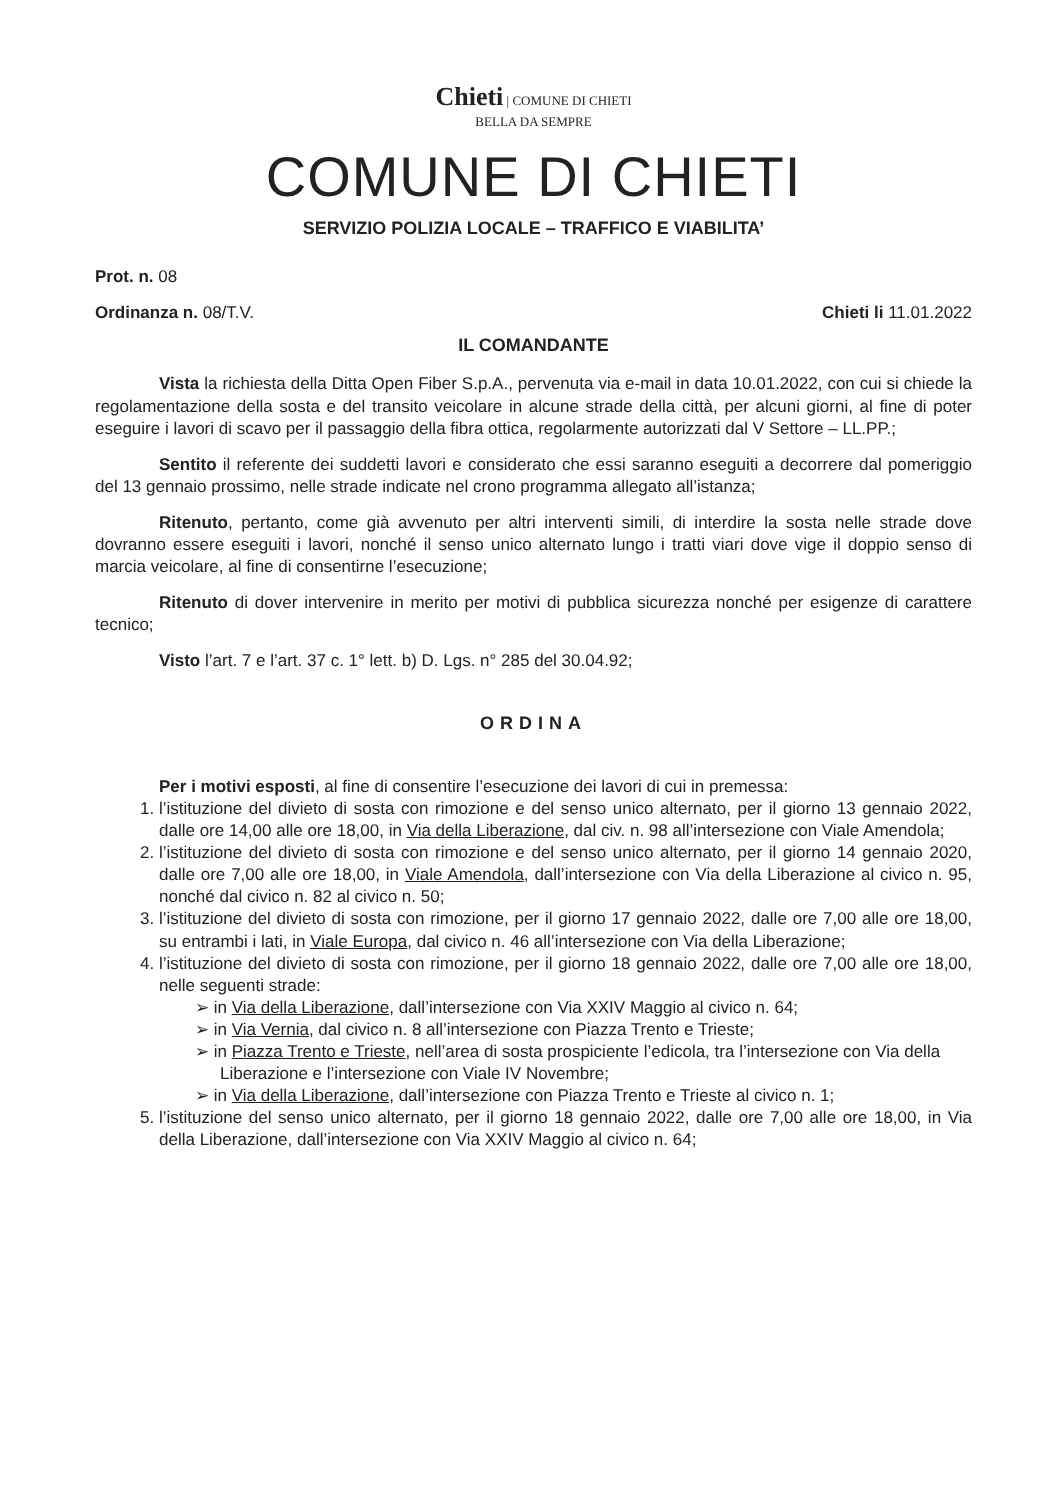Chieti | COMUNE DI CHIETI
BELLA DA SEMPRE
COMUNE DI CHIETI
SERVIZIO POLIZIA LOCALE – TRAFFICO E VIABILITA’
Prot. n. 08
Ordinanza n. 08/T.V. Chieti li 11.01.2022
IL COMANDANTE
Vista la richiesta della Ditta Open Fiber S.p.A., pervenuta via e-mail in data 10.01.2022, con cui si chiede la regolamentazione della sosta e del transito veicolare in alcune strade della città, per alcuni giorni, al fine di poter eseguire i lavori di scavo per il passaggio della fibra ottica, regolarmente autorizzati dal V Settore – LL.PP.;
Sentito il referente dei suddetti lavori e considerato che essi saranno eseguiti a decorrere dal pomeriggio del 13 gennaio prossimo, nelle strade indicate nel crono programma allegato all’istanza;
Ritenuto, pertanto, come già avvenuto per altri interventi simili, di interdire la sosta nelle strade dove dovranno essere eseguiti i lavori, nonché il senso unico alternato lungo i tratti viari dove vige il doppio senso di marcia veicolare, al fine di consentirne l’esecuzione;
Ritenuto di dover intervenire in merito per motivi di pubblica sicurezza nonché per esigenze di carattere tecnico;
Visto l’art. 7 e l’art. 37 c. 1° lett. b) D. Lgs. n° 285 del 30.04.92;
ORDINA
Per i motivi esposti, al fine di consentire l’esecuzione dei lavori di cui in premessa:
1. l’istituzione del divieto di sosta con rimozione e del senso unico alternato, per il giorno 13 gennaio 2022, dalle ore 14,00 alle ore 18,00, in Via della Liberazione, dal civ. n. 98 all’intersezione con Viale Amendola;
2. l’istituzione del divieto di sosta con rimozione e del senso unico alternato, per il giorno 14 gennaio 2020, dalle ore 7,00 alle ore 18,00, in Viale Amendola, dall’intersezione con Via della Liberazione al civico n. 95, nonché dal civico n. 82 al civico n. 50;
3. l’istituzione del divieto di sosta con rimozione, per il giorno 17 gennaio 2022, dalle ore 7,00 alle ore 18,00, su entrambi i lati, in Viale Europa, dal civico n. 46 all’intersezione con Via della Liberazione;
4. l’istituzione del divieto di sosta con rimozione, per il giorno 18 gennaio 2022, dalle ore 7,00 alle ore 18,00, nelle seguenti strade:
➢ in Via della Liberazione, dall’intersezione con Via XXIV Maggio al civico n. 64;
➢ in Via Vernia, dal civico n. 8 all’intersezione con Piazza Trento e Trieste;
➢ in Piazza Trento e Trieste, nell’area di sosta prospiciente l’edicola, tra l’intersezione con Via della Liberazione e l’intersezione con Viale IV Novembre;
➢ in Via della Liberazione, dall’intersezione con Piazza Trento e Trieste al civico n. 1;
5. l’istituzione del senso unico alternato, per il giorno 18 gennaio 2022, dalle ore 7,00 alle ore 18,00, in Via della Liberazione, dall’intersezione con Via XXIV Maggio al civico n. 64;